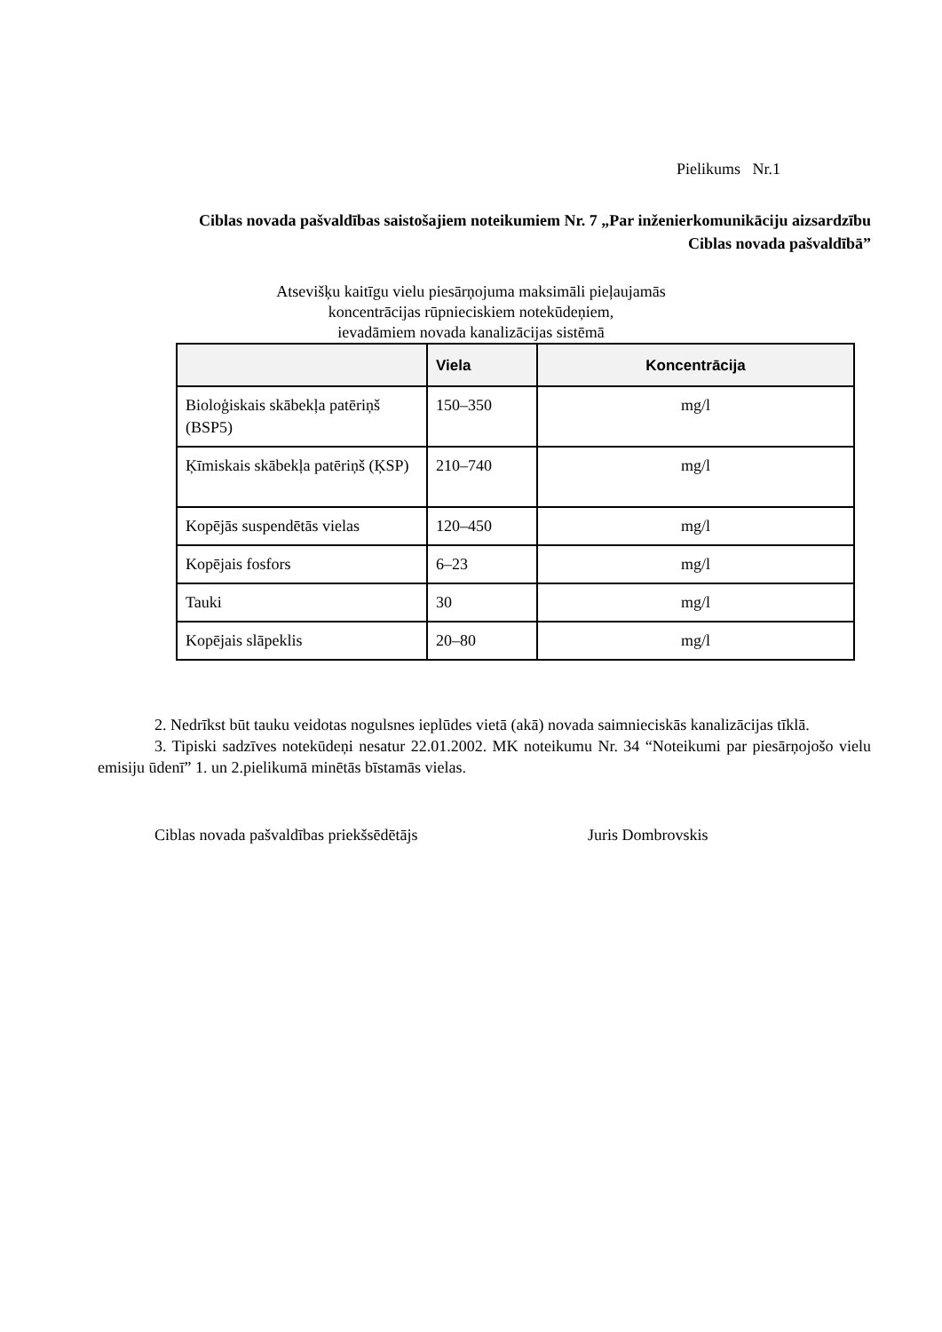Pielikums Nr.1
Ciblas novada pašvaldības saistošajiem noteikumiem Nr. 7 „Par inženierkomunikāciju aizsardzību Ciblas novada pašvaldībā”
Atsevišķu kaitīgu vielu piesārņojuma maksimāli pieļaujamās
koncentrācijas rūpnieciskiem notekūdeņiem,
ievadāmiem novada kanalizācijas sistēmā
| | Viela | Koncentrācija |
| --- | --- | --- |
| Bioloģiskais skābekļa patēriņš (BSP5) | 150–350 | mg/l |
| Ķīmiskais skābekļa patēriņš (ĶSP) | 210–740 | mg/l |
| Kopējās suspendētās vielas | 120–450 | mg/l |
| Kopējais fosfors | 6–23 | mg/l |
| Tauki | 30 | mg/l |
| Kopējais slāpeklis | 20–80 | mg/l |
2. Nedrīkst būt tauku veidotas nogulsnes ieplūdes vietā (akā) novada saimnieciskās kanalizācijas tīklā.
3. Tipiski sadzīves notekūdeņi nesatur 22.01.2002. MK noteikumu Nr. 34 “Noteikumi par piesārņojošo vielu emisiju ūdenī” 1. un 2.pielikumā minētās bīstamās vielas.
Ciblas novada pašvaldības priekšsēdētājs Juris Dombrovskis